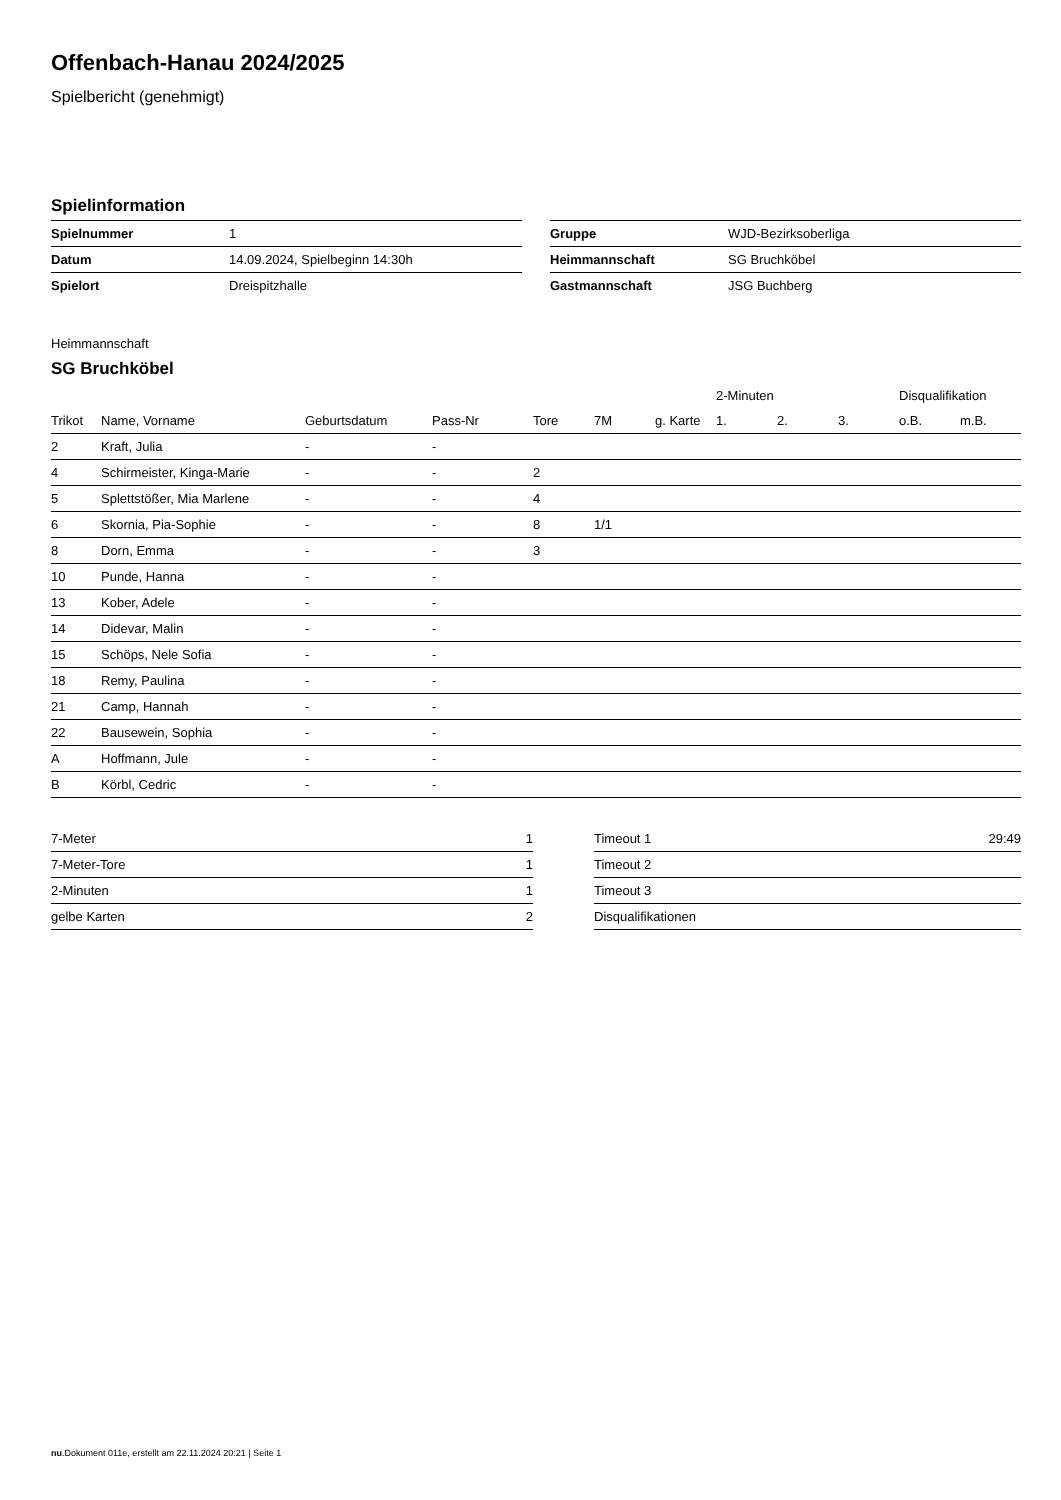Offenbach-Hanau 2024/2025
Spielbericht (genehmigt)
Spielinformation
| Spielnummer | 1 |
| Datum | 14.09.2024, Spielbeginn 14:30h |
| Spielort | Dreispitzhalle |
| Gruppe | WJD-Bezirksoberliga |
| Heimmannschaft | SG Bruchköbel |
| Gastmannschaft | JSG Buchberg |
Heimmannschaft
SG Bruchköbel
| | | | | | | | 2-Minuten | | | Disqualifikation | |
| --- | --- | --- | --- | --- | --- | --- | --- | --- | --- | --- | --- |
| Trikot | Name, Vorname | Geburtsdatum | Pass-Nr | Tore | 7M | g. Karte | 1. | 2. | 3. | o.B. | m.B. |
| 2 | Kraft, Julia | - | - | | | | | | | | |
| 4 | Schirmeister, Kinga-Marie | - | - | 2 | | | | | | | |
| 5 | Splettstößer, Mia Marlene | - | - | 4 | | | | | | | |
| 6 | Skornia, Pia-Sophie | - | - | 8 | 1/1 | | | | | | |
| 8 | Dorn, Emma | - | - | 3 | | | | | | | |
| 10 | Punde, Hanna | - | - | | | | | | | | |
| 13 | Kober, Adele | - | - | | | | | | | | |
| 14 | Didevar, Malin | - | - | | | | | | | | |
| 15 | Schöps, Nele Sofia | - | - | | | | | | | | |
| 18 | Remy, Paulina | - | - | | | | | | | | |
| 21 | Camp, Hannah | - | - | | | | | | | | |
| 22 | Bausewein, Sophia | - | - | | | | | | | | |
| A | Hoffmann, Jule | - | - | | | | | | | | |
| B | Körbl, Cedric | - | - | | | | | | | | |
| 7-Meter | 1 |
| 7-Meter-Tore | 1 |
| 2-Minuten | 1 |
| gelbe Karten | 2 |
| Timeout 1 | 29:49 |
| Timeout 2 | |
| Timeout 3 | |
| Disqualifikationen | |
nu.Dokument 011e, erstellt am 22.11.2024 20:21 | Seite 1